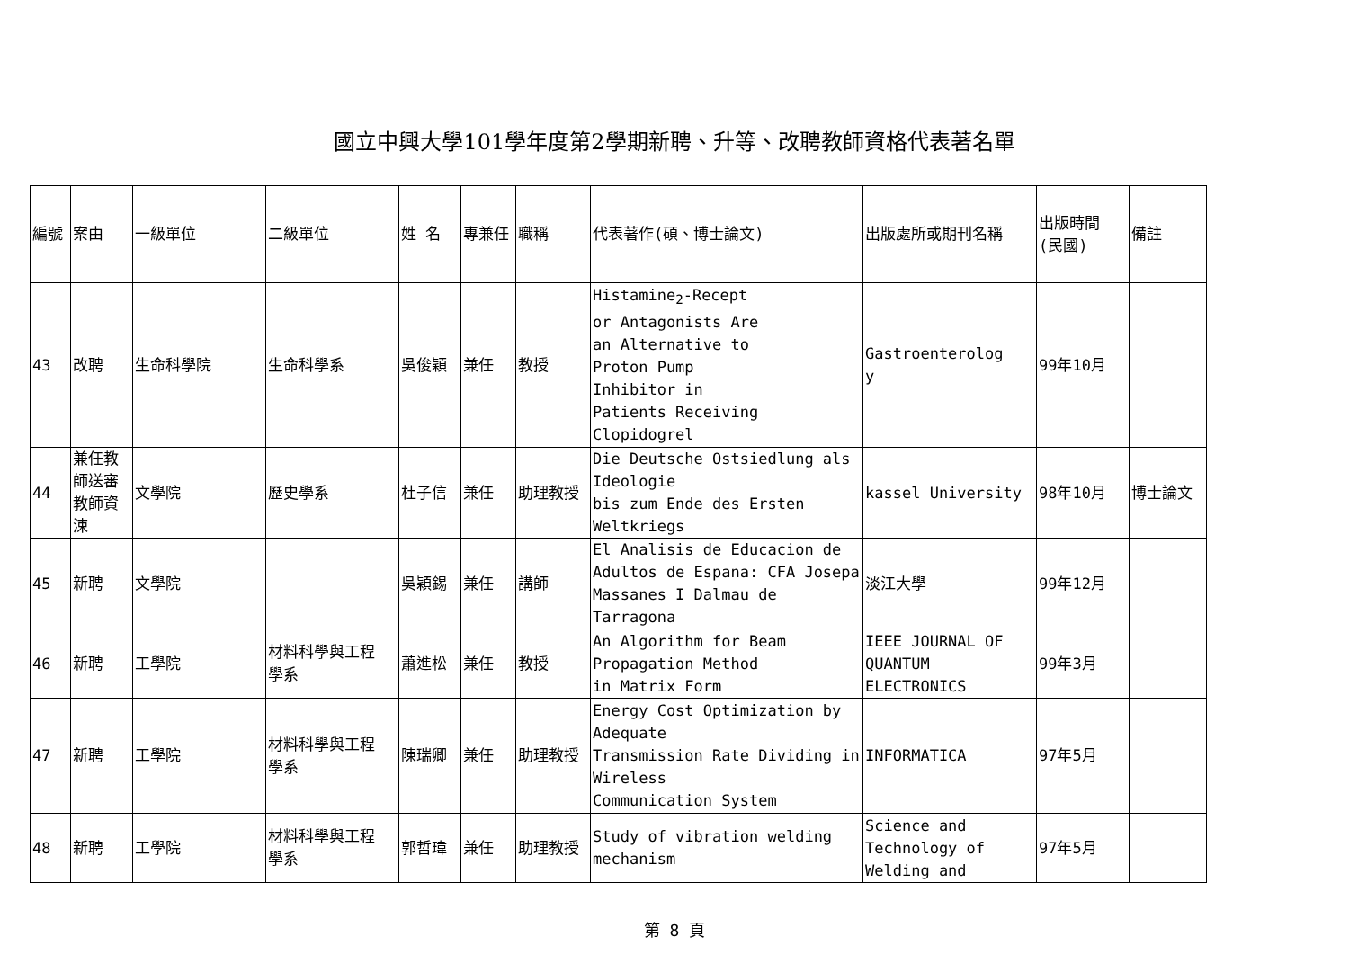國立中興大學101學年度第2學期新聘、升等、改聘教師資格代表著名單
| 編號 | 案由 | 一級單位 | 二級單位 | 姓 名 | 專兼任 | 職稱 | 代表著作(碩、博士論文) | 出版處所或期刊名稱 | 出版時間 (民國) | 備註 |
| --- | --- | --- | --- | --- | --- | --- | --- | --- | --- | --- |
| 43 | 改聘 | 生命科學院 | 生命科學系 | 吳俊穎 | 兼任 | 教授 | Histamine<sub>2</sub>-Recept or Antagonists Are an Alternative to Proton Pump Inhibitor in Patients Receiving Clopidogrel | Gastroenterolog y | 99年10月 | |
| 44 | 兼任教 師送審 教師資 涑 | 文學院 | 歷史學系 | 杜子信 | 兼任 | 助理教授 | Die Deutsche Ostsiedlung als Ideologie bis zum Ende des Ersten Weltkriegs | kassel University | 98年10月 | 博士論文 |
| 45 | 新聘 | 文學院 | | 吳穎錫 | 兼任 | 講師 | El Analisis de Educacion de Adultos de Espana: CFA Josepa Massanes I Dalmau de Tarragona | 淡江大學 | 99年12月 | |
| 46 | 新聘 | 工學院 | 材料科學與工程 學系 | 蕭進松 | 兼任 | 教授 | An Algorithm for Beam Propagation Method in Matrix Form | IEEE JOURNAL OF QUANTUM ELECTRONICS | 99年3月 | |
| 47 | 新聘 | 工學院 | 材料科學與工程 學系 | 陳瑞卿 | 兼任 | 助理教授 | Energy Cost Optimization by Adequate Transmission Rate Dividing in Wireless Communication System | INFORMATICA | 97年5月 | |
| 48 | 新聘 | 工學院 | 材料科學與工程 學系 | 郭哲瑋 | 兼任 | 助理教授 | Study of vibration welding mechanism | Science and Technology of Welding and | 97年5月 | |
第 8 頁